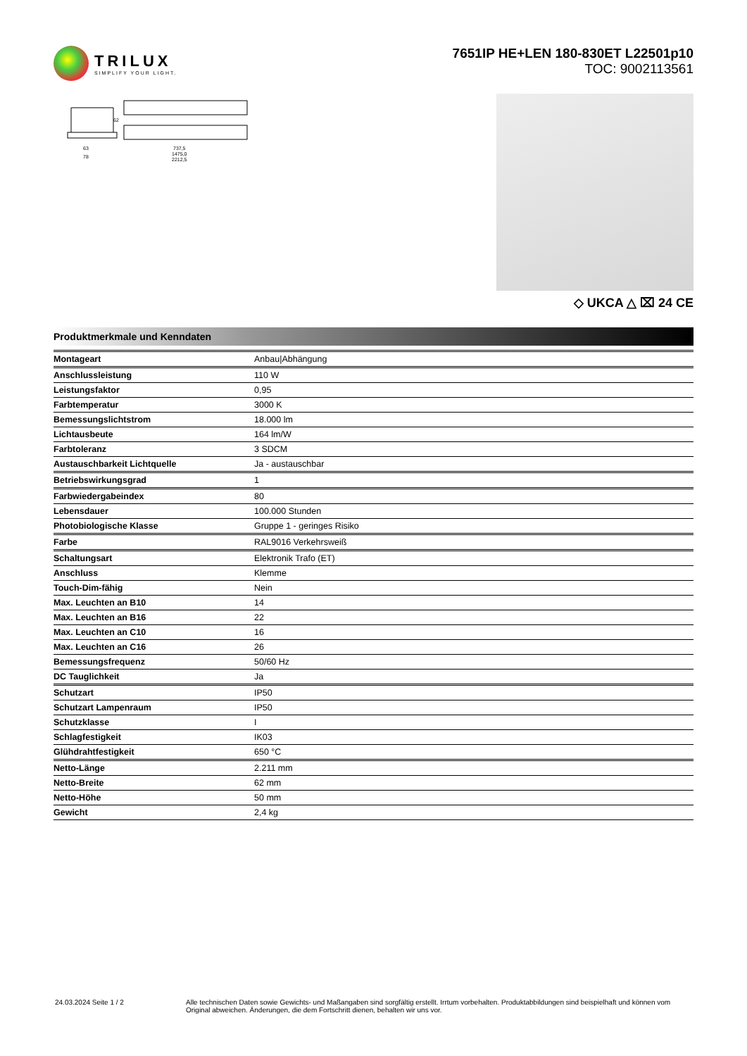TRILUX
SIMPLIFY YOUR LIGHT.
7651IP HE+LEN 180-830ET L22501p10
TOC: 9002113561
737,5
1475,0
2212,5
63
78
62
◇ UKCA △ ⌧ 24 CE
Produktmerkmale und Kenndaten
| Montageart | Anbau/Abhängung |
| Anschlussleistung | 110 W |
| Leistungsfaktor | 0,95 |
| Farbtemperatur | 3000 K |
| Bemessungslichtstrom | 18.000 lm |
| Lichtausbeute | 164 lm/W |
| Farbtoleranz | 3 SDCM |
| Austauschbarkeit Lichtquelle | Ja - austauschbar |
| Betriebswirkungsgrad | 1 |
| Farbwiedergabeindex | 80 |
| Lebensdauer | 100.000 Stunden |
| Photobiologische Klasse | Gruppe 1 - geringes Risiko |
| Farbe | RAL9016 Verkehrsweiß |
| Schaltungsart | Elektronik Trafo (ET) |
| Anschluss | Klemme |
| Touch-Dim-fähig | Nein |
| Max. Leuchten an B10 | 14 |
| Max. Leuchten an B16 | 22 |
| Max. Leuchten an C10 | 16 |
| Max. Leuchten an C16 | 26 |
| Bemessungsfrequenz | 50/60 Hz |
| DC Tauglichkeit | Ja |
| Schutzart | IP50 |
| Schutzart Lampenraum | IP50 |
| Schutzklasse | I |
| Schlagfestigkeit | IK03 |
| Glühdrahtfestigkeit | 650 °C |
| Netto-Länge | 2.211 mm |
| Netto-Breite | 62 mm |
| Netto-Höhe | 50 mm |
| Gewicht | 2,4 kg |
24.03.2024 Seite 1 / 2 Alle technischen Daten sowie Gewichts- und Maßangaben sind sorgfältig erstellt. Irrtum vorbehalten. Produktabbildungen sind beispielhaft und können vom Original abweichen. Änderungen, die dem Fortschritt dienen, behalten wir uns vor.